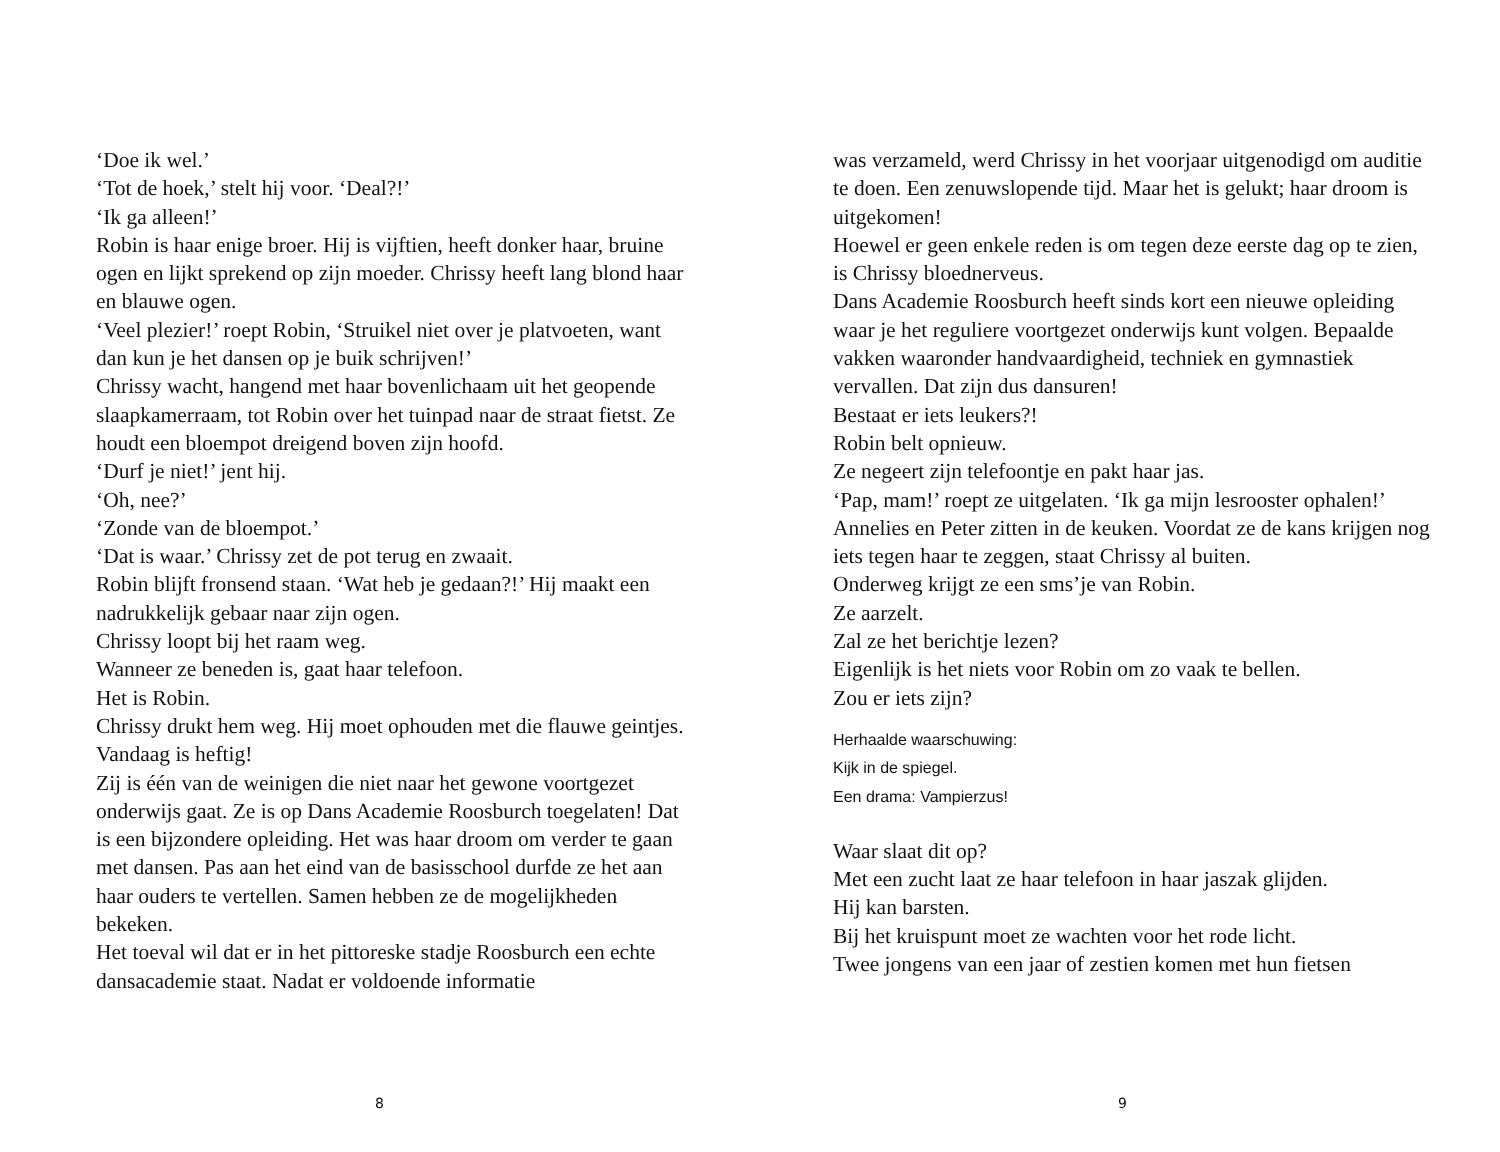‘Doe ik wel.’
‘Tot de hoek,’ stelt hij voor. ‘Deal?!’
‘Ik ga alleen!’
Robin is haar enige broer. Hij is vijftien, heeft donker haar, bruine ogen en lijkt sprekend op zijn moeder. Chrissy heeft lang blond haar en blauwe ogen.
‘Veel plezier!’ roept Robin, ‘Struikel niet over je platvoeten, want dan kun je het dansen op je buik schrijven!’
Chrissy wacht, hangend met haar bovenlichaam uit het geopende slaapkamerraam, tot Robin over het tuinpad naar de straat fietst. Ze houdt een bloempot dreigend boven zijn hoofd.
‘Durf je niet!’ jent hij.
‘Oh, nee?’
‘Zonde van de bloempot.’
‘Dat is waar.’ Chrissy zet de pot terug en zwaait.
Robin blijft fronsend staan. ‘Wat heb je gedaan?!’ Hij maakt een nadrukkelijk gebaar naar zijn ogen.
Chrissy loopt bij het raam weg.
Wanneer ze beneden is, gaat haar telefoon.
Het is Robin.
Chrissy drukt hem weg. Hij moet ophouden met die flauwe geintjes.
Vandaag is heftig!
Zij is één van de weinigen die niet naar het gewone voortgezet onderwijs gaat. Ze is op Dans Academie Roosburch toegelaten! Dat is een bijzondere opleiding. Het was haar droom om verder te gaan met dansen. Pas aan het eind van de basisschool durfde ze het aan haar ouders te vertellen. Samen hebben ze de mogelijkheden bekeken.
Het toeval wil dat er in het pittoreske stadje Roosburch een echte dansacademie staat. Nadat er voldoende informatie
8
was verzameld, werd Chrissy in het voorjaar uitgenodigd om auditie te doen. Een zenuwslopende tijd. Maar het is gelukt; haar droom is uitgekomen!
Hoewel er geen enkele reden is om tegen deze eerste dag op te zien, is Chrissy bloednerveus.
Dans Academie Roosburch heeft sinds kort een nieuwe opleiding waar je het reguliere voortgezet onderwijs kunt volgen. Bepaalde vakken waaronder handvaardigheid, techniek en gymnastiek vervallen. Dat zijn dus dansuren!
Bestaat er iets leukers?!
Robin belt opnieuw.
Ze negeert zijn telefoontje en pakt haar jas.
‘Pap, mam!’ roept ze uitgelaten. ‘Ik ga mijn lesrooster ophalen!’
Annelies en Peter zitten in de keuken. Voordat ze de kans krijgen nog iets tegen haar te zeggen, staat Chrissy al buiten.
Onderweg krijgt ze een sms’je van Robin.
Ze aarzelt.
Zal ze het berichtje lezen?
Eigenlijk is het niets voor Robin om zo vaak te bellen.
Zou er iets zijn?
Herhaalde waarschuwing:
Kijk in de spiegel.
Een drama: Vampierzus!
Waar slaat dit op?
Met een zucht laat ze haar telefoon in haar jaszak glijden.
Hij kan barsten.
Bij het kruispunt moet ze wachten voor het rode licht.
Twee jongens van een jaar of zestien komen met hun fietsen
9